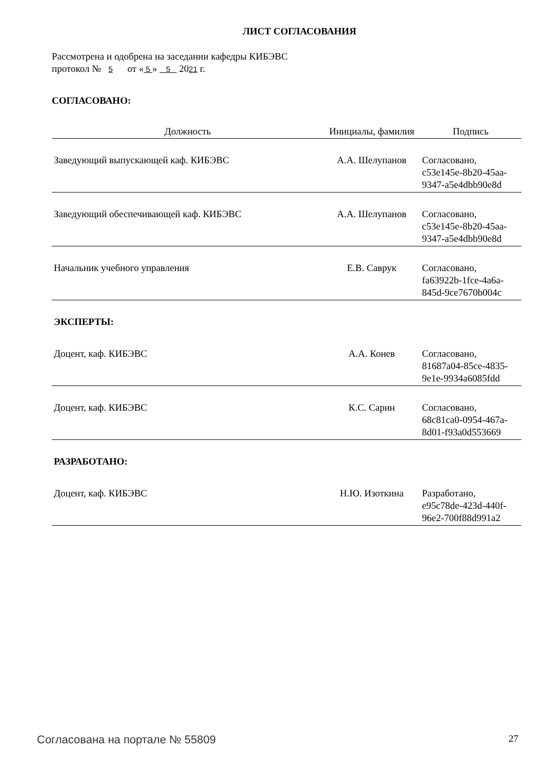ЛИСТ СОГЛАСОВАНИЯ
Рассмотрена и одобрена на заседании кафедры КИБЭВС
протокол № 5 от « 5 » 5 2021 г.
СОГЛАСОВАНО:
| Должность | Инициалы, фамилия | Подпись |
| --- | --- | --- |
| Заведующий выпускающей каф. КИБЭВС | А.А. Шелупанов | Согласовано, c53e145e-8b20-45aa- 9347-a5e4dbb90e8d |
| Заведующий обеспечивающей каф. КИБЭВС | А.А. Шелупанов | Согласовано, c53e145e-8b20-45aa- 9347-a5e4dbb90e8d |
| Начальник учебного управления | Е.В. Саврук | Согласовано, fa63922b-1fce-4a6a- 845d-9ce7670b004c |
| ЭКСПЕРТЫ: | | |
| Доцент, каф. КИБЭВС | А.А. Конев | Согласовано, 81687a04-85ce-4835- 9e1e-9934a6085fdd |
| Доцент, каф. КИБЭВС | К.С. Сарин | Согласовано, 68c81ca0-0954-467a- 8d01-f93a0d553669 |
| РАЗРАБОТАНО: | | |
| Доцент, каф. КИБЭВС | Н.Ю. Изоткина | Разработано, e95c78de-423d-440f- 96e2-700f88d991a2 |
Согласована на портале № 55809 27